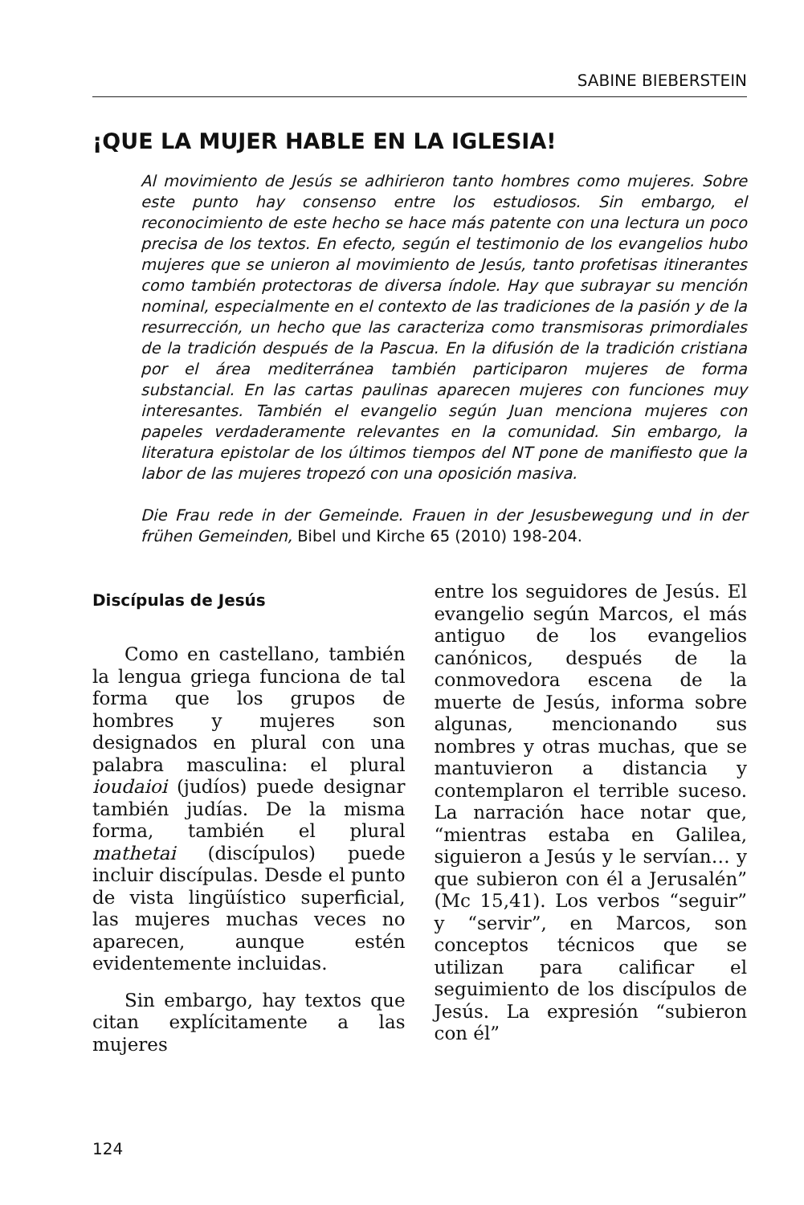SABINE BIEBERSTEIN
¡QUE LA MUJER HABLE EN LA IGLESIA!
Al movimiento de Jesús se adhirieron tanto hombres como mujeres. Sobre este punto hay consenso entre los estudiosos. Sin embargo, el reconocimiento de este hecho se hace más patente con una lectura un poco precisa de los textos. En efecto, según el testimonio de los evangelios hubo mujeres que se unieron al movimiento de Jesús, tanto profetisas itinerantes como también protectoras de diversa índole. Hay que subrayar su mención nominal, especialmente en el contexto de las tradiciones de la pasión y de la resurrección, un hecho que las caracteriza como transmisoras primordiales de la tradición después de la Pascua. En la difusión de la tradición cristiana por el área mediterránea también participaron mujeres de forma substancial. En las cartas paulinas aparecen mujeres con funciones muy interesantes. También el evangelio según Juan menciona mujeres con papeles verdaderamente relevantes en la comunidad. Sin embargo, la literatura epistolar de los últimos tiempos del NT pone de manifiesto que la labor de las mujeres tropezó con una oposición masiva.
Die Frau rede in der Gemeinde. Frauen in der Jesusbewegung und in der frühen Gemeinden, Bibel und Kirche 65 (2010) 198-204.
Discípulas de Jesús
Como en castellano, también la lengua griega funciona de tal forma que los grupos de hombres y mujeres son designados en plural con una palabra masculina: el plural ioudaioi (judíos) puede designar también judías. De la misma forma, también el plural mathetai (discípulos) puede incluir discípulas. Desde el punto de vista lingüístico superficial, las mujeres muchas veces no aparecen, aunque estén evidentemente incluidas.
Sin embargo, hay textos que citan explícitamente a las mujeres
entre los seguidores de Jesús. El evangelio según Marcos, el más antiguo de los evangelios canónicos, después de la conmovedora escena de la muerte de Jesús, informa sobre algunas, mencionando sus nombres y otras muchas, que se mantuvieron a distancia y contemplaron el terrible suceso. La narración hace notar que, “mientras estaba en Galilea, siguieron a Jesús y le servían… y que subieron con él a Jerusalén” (Mc 15,41). Los verbos “seguir” y “servir”, en Marcos, son conceptos técnicos que se utilizan para calificar el seguimiento de los discípulos de Jesús. La expresión “subieron con él”
124